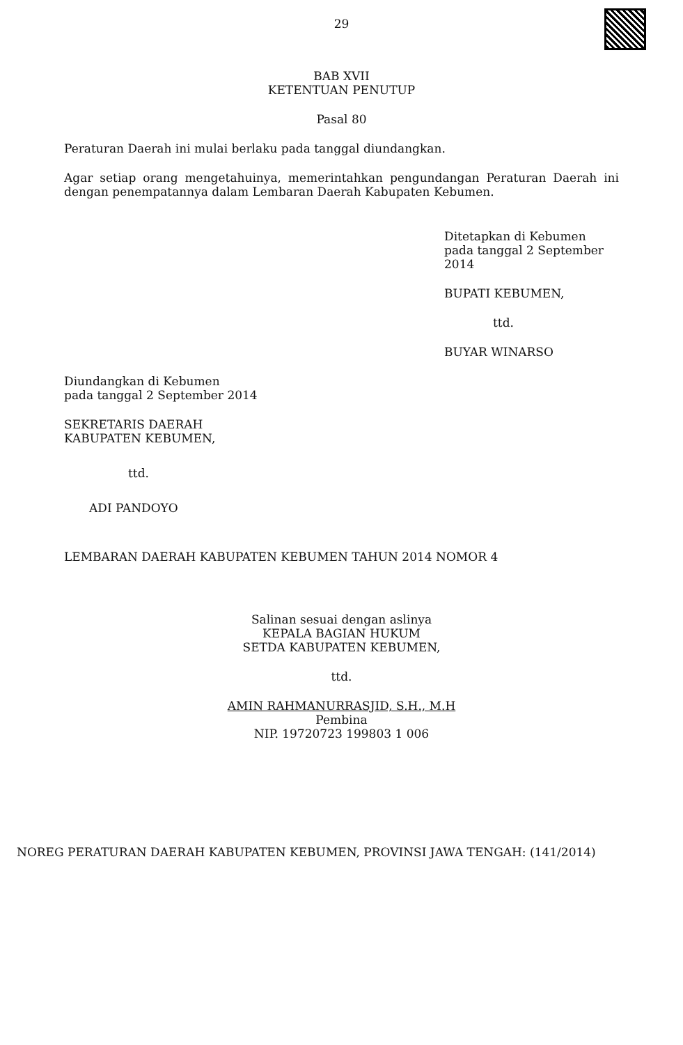29
BAB XVII
KETENTUAN PENUTUP
Pasal 80
Peraturan Daerah ini mulai berlaku pada tanggal diundangkan.
Agar setiap orang mengetahuinya, memerintahkan pengundangan Peraturan Daerah ini dengan penempatannya dalam Lembaran Daerah Kabupaten Kebumen.
Ditetapkan di Kebumen
pada tanggal 2 September 2014
BUPATI KEBUMEN,
ttd.
BUYAR WINARSO
Diundangkan di Kebumen
pada tanggal 2 September 2014
SEKRETARIS DAERAH
KABUPATEN KEBUMEN,
ttd.
ADI PANDOYO
LEMBARAN DAERAH KABUPATEN KEBUMEN TAHUN 2014 NOMOR 4
Salinan sesuai dengan aslinya
KEPALA BAGIAN HUKUM
SETDA KABUPATEN KEBUMEN,
ttd.
AMIN RAHMANURRASJID, S.H., M.H
Pembina
NIP. 19720723 199803 1 006
NOREG PERATURAN DAERAH KABUPATEN KEBUMEN, PROVINSI JAWA TENGAH: (141/2014)